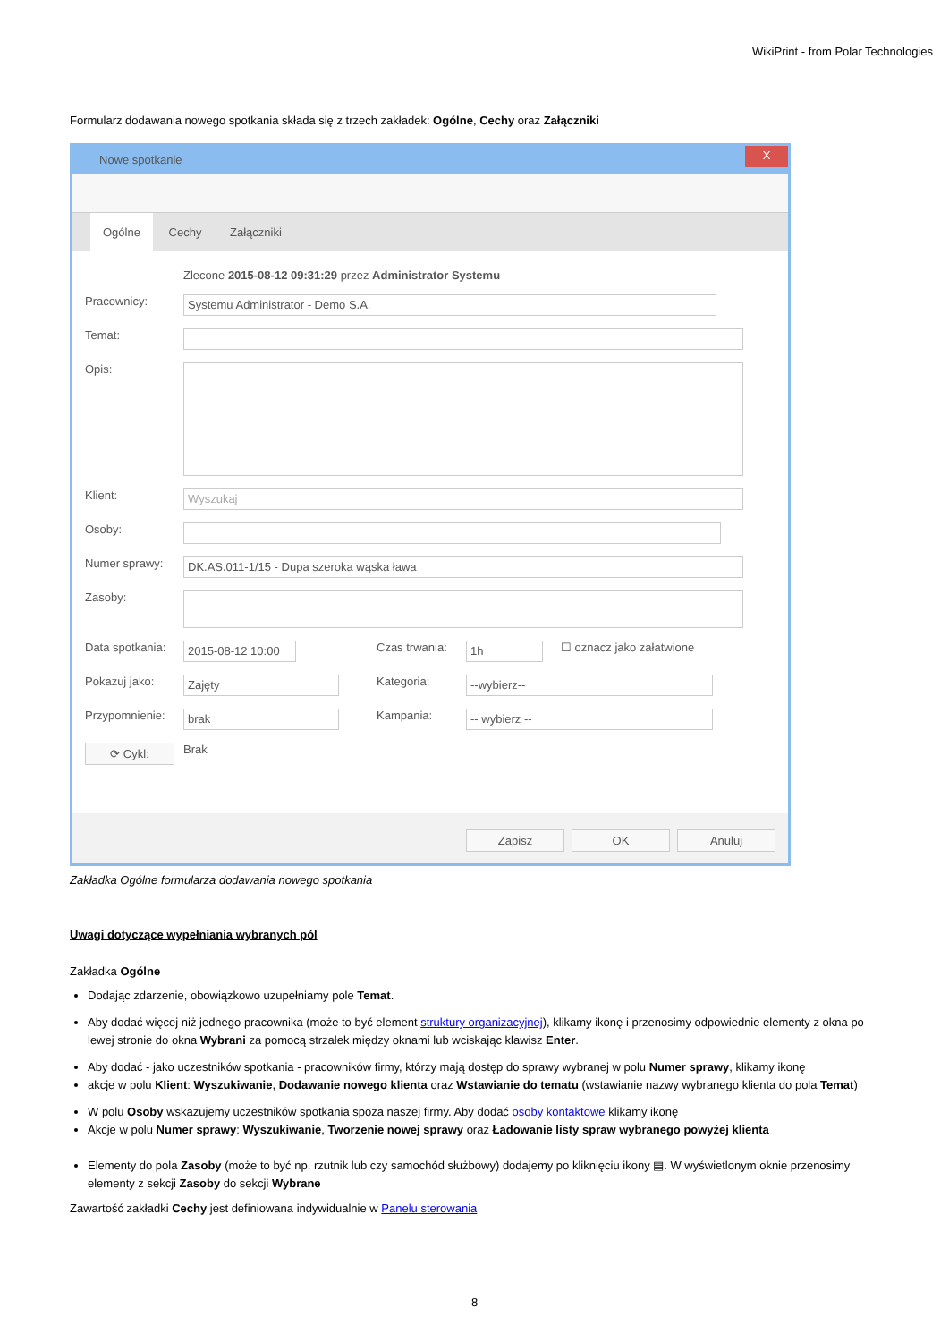WikiPrint - from Polar Technologies
Formularz dodawania nowego spotkania składa się z trzech zakładek: Ogólne, Cechy oraz Załączniki
Nowe spotkanie
X
Ogólne Cechy Załączniki
Zlecone 2015-08-12 09:31:29 przez Administrator Systemu
Pracownicy:
Systemu Administrator - Demo S.A.
Temat:
Opis:
Klient:
Wyszukaj
Osoby:
Numer sprawy:
DK.AS.011-1/15 - Dupa szeroka wąska ława
Zasoby:
Data spotkania:
2015-08-12 10:00
Czas trwania:
1h
☐ oznacz jako załatwione
Pokazuj jako:
Zajęty
Kategoria:
--wybierz--
Przypomnienie:
brak
Kampania:
-- wybierz --
⟳ Cykl:
Brak
Zapisz OK Anuluj
Zakładka Ogólne formularza dodawania nowego spotkania
Uwagi dotyczące wypełniania wybranych pól
Zakładka Ogólne
Dodając zdarzenie, obowiązkowo uzupełniamy pole Temat.
Aby dodać więcej niż jednego pracownika (może to być element struktury organizacyjnej), klikamy ikonę i przenosimy odpowiednie elementy z okna po lewej stronie do okna Wybrani za pomocą strzałek między oknami lub wciskając klawisz Enter.
Aby dodać - jako uczestników spotkania - pracowników firmy, którzy mają dostęp do sprawy wybranej w polu Numer sprawy, klikamy ikonę
akcje w polu Klient: Wyszukiwanie, Dodawanie nowego klienta oraz Wstawianie do tematu (wstawianie nazwy wybranego klienta do pola Temat)
W polu Osoby wskazujemy uczestników spotkania spoza naszej firmy. Aby dodać osoby kontaktowe klikamy ikonę
Akcje w polu Numer sprawy: Wyszukiwanie, Tworzenie nowej sprawy oraz Ładowanie listy spraw wybranego powyżej klienta
Elementy do pola Zasoby (może to być np. rzutnik lub czy samochód służbowy) dodajemy po kliknięciu ikony ▤. W wyświetlonym oknie przenosimy elementy z sekcji Zasoby do sekcji Wybrane
Zawartość zakładki Cechy jest definiowana indywidualnie w Panelu sterowania
8